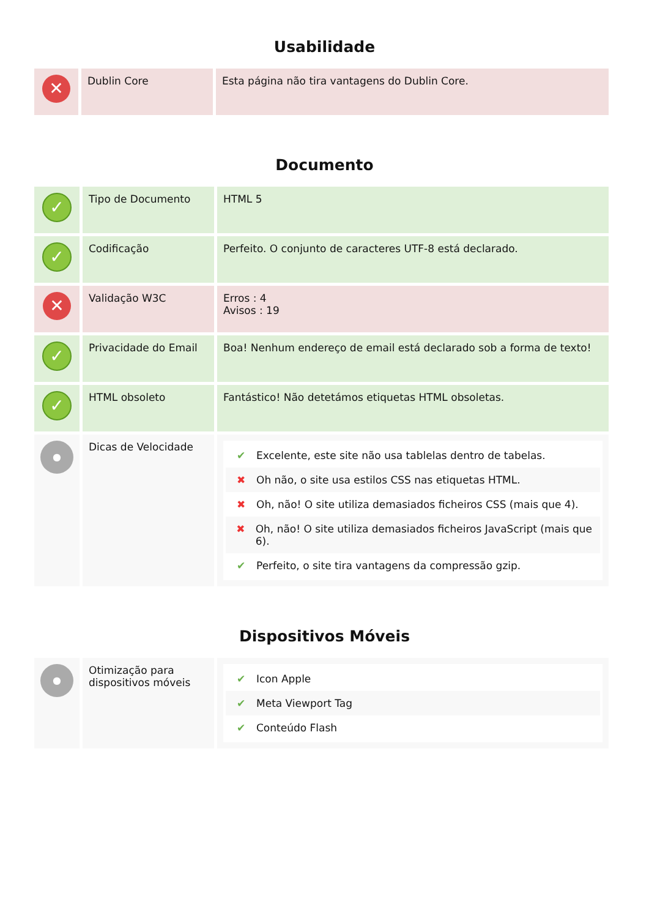Usabilidade
| ✕ | Dublin Core | Esta página não tira vantagens do Dublin Core. |
Documento
| ✓ | Tipo de Documento | HTML 5 |
| ✓ | Codificação | Perfeito. O conjunto de caracteres UTF-8 está declarado. |
| ✕ | Validação W3C | Erros : 4 Avisos : 19 |
| ✓ | Privacidade do Email | Boa! Nenhum endereço de email está declarado sob a forma de texto! |
| ✓ | HTML obsoleto | Fantástico! Não detetámos etiquetas HTML obsoletas. |
| ● | Dicas de Velocidade | ✔ Excelente, este site não usa tablelas dentro de tabelas. ✖ Oh não, o site usa estilos CSS nas etiquetas HTML. ✖ Oh, não! O site utiliza demasiados ficheiros CSS (mais que 4). ✖ Oh, não! O site utiliza demasiados ficheiros JavaScript (mais que 6). ✔ Perfeito, o site tira vantagens da compressão gzip. |
Dispositivos Móveis
| ● | Otimização para dispositivos móveis | ✔ Icon Apple ✔ Meta Viewport Tag ✔ Conteúdo Flash |